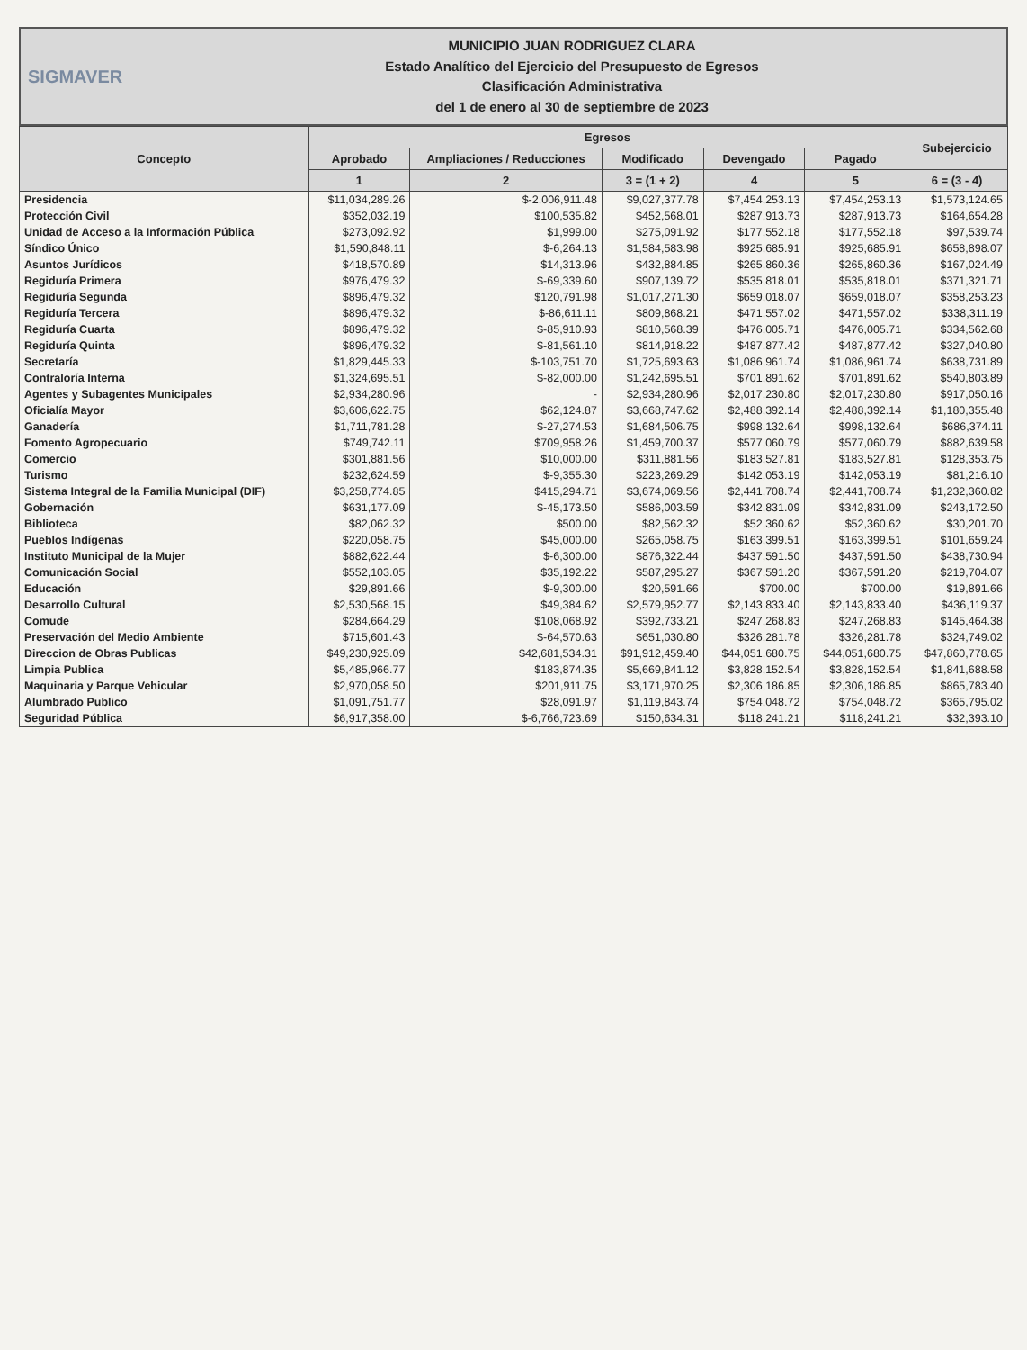SIGMAVER
MUNICIPIO JUAN RODRIGUEZ CLARA
Estado Analítico del Ejercicio del Presupuesto de Egresos
Clasificación Administrativa
del 1 de enero al 30 de septiembre de 2023
| Concepto | Egresos | | | | | Subejercicio |
| --- | --- | --- | --- | --- | --- | --- |
| | Aprobado | Ampliaciones / Reducciones | Modificado | Devengado | Pagado | |
| | 1 | 2 | 3 = (1 + 2) | 4 | 5 | 6 = (3 - 4) |
| Presidencia | $11,034,289.26 | $-2,006,911.48 | $9,027,377.78 | $7,454,253.13 | $7,454,253.13 | $1,573,124.65 |
| Protección Civil | $352,032.19 | $100,535.82 | $452,568.01 | $287,913.73 | $287,913.73 | $164,654.28 |
| Unidad de Acceso a la Información Pública | $273,092.92 | $1,999.00 | $275,091.92 | $177,552.18 | $177,552.18 | $97,539.74 |
| Síndico Único | $1,590,848.11 | $-6,264.13 | $1,584,583.98 | $925,685.91 | $925,685.91 | $658,898.07 |
| Asuntos Jurídicos | $418,570.89 | $14,313.96 | $432,884.85 | $265,860.36 | $265,860.36 | $167,024.49 |
| Regiduría Primera | $976,479.32 | $-69,339.60 | $907,139.72 | $535,818.01 | $535,818.01 | $371,321.71 |
| Regiduría Segunda | $896,479.32 | $120,791.98 | $1,017,271.30 | $659,018.07 | $659,018.07 | $358,253.23 |
| Regiduría Tercera | $896,479.32 | $-86,611.11 | $809,868.21 | $471,557.02 | $471,557.02 | $338,311.19 |
| Regiduría Cuarta | $896,479.32 | $-85,910.93 | $810,568.39 | $476,005.71 | $476,005.71 | $334,562.68 |
| Regiduría Quinta | $896,479.32 | $-81,561.10 | $814,918.22 | $487,877.42 | $487,877.42 | $327,040.80 |
| Secretaría | $1,829,445.33 | $-103,751.70 | $1,725,693.63 | $1,086,961.74 | $1,086,961.74 | $638,731.89 |
| Contraloría Interna | $1,324,695.51 | $-82,000.00 | $1,242,695.51 | $701,891.62 | $701,891.62 | $540,803.89 |
| Agentes y Subagentes Municipales | $2,934,280.96 | - | $2,934,280.96 | $2,017,230.80 | $2,017,230.80 | $917,050.16 |
| Oficialía Mayor | $3,606,622.75 | $62,124.87 | $3,668,747.62 | $2,488,392.14 | $2,488,392.14 | $1,180,355.48 |
| Ganadería | $1,711,781.28 | $-27,274.53 | $1,684,506.75 | $998,132.64 | $998,132.64 | $686,374.11 |
| Fomento Agropecuario | $749,742.11 | $709,958.26 | $1,459,700.37 | $577,060.79 | $577,060.79 | $882,639.58 |
| Comercio | $301,881.56 | $10,000.00 | $311,881.56 | $183,527.81 | $183,527.81 | $128,353.75 |
| Turismo | $232,624.59 | $-9,355.30 | $223,269.29 | $142,053.19 | $142,053.19 | $81,216.10 |
| Sistema Integral de la Familia Municipal (DIF) | $3,258,774.85 | $415,294.71 | $3,674,069.56 | $2,441,708.74 | $2,441,708.74 | $1,232,360.82 |
| Gobernación | $631,177.09 | $-45,173.50 | $586,003.59 | $342,831.09 | $342,831.09 | $243,172.50 |
| Biblioteca | $82,062.32 | $500.00 | $82,562.32 | $52,360.62 | $52,360.62 | $30,201.70 |
| Pueblos Indígenas | $220,058.75 | $45,000.00 | $265,058.75 | $163,399.51 | $163,399.51 | $101,659.24 |
| Instituto Municipal de la Mujer | $882,622.44 | $-6,300.00 | $876,322.44 | $437,591.50 | $437,591.50 | $438,730.94 |
| Comunicación Social | $552,103.05 | $35,192.22 | $587,295.27 | $367,591.20 | $367,591.20 | $219,704.07 |
| Educación | $29,891.66 | $-9,300.00 | $20,591.66 | $700.00 | $700.00 | $19,891.66 |
| Desarrollo Cultural | $2,530,568.15 | $49,384.62 | $2,579,952.77 | $2,143,833.40 | $2,143,833.40 | $436,119.37 |
| Comude | $284,664.29 | $108,068.92 | $392,733.21 | $247,268.83 | $247,268.83 | $145,464.38 |
| Preservación del Medio Ambiente | $715,601.43 | $-64,570.63 | $651,030.80 | $326,281.78 | $326,281.78 | $324,749.02 |
| Direccion de Obras Publicas | $49,230,925.09 | $42,681,534.31 | $91,912,459.40 | $44,051,680.75 | $44,051,680.75 | $47,860,778.65 |
| Limpia Publica | $5,485,966.77 | $183,874.35 | $5,669,841.12 | $3,828,152.54 | $3,828,152.54 | $1,841,688.58 |
| Maquinaria y Parque Vehicular | $2,970,058.50 | $201,911.75 | $3,171,970.25 | $2,306,186.85 | $2,306,186.85 | $865,783.40 |
| Alumbrado Publico | $1,091,751.77 | $28,091.97 | $1,119,843.74 | $754,048.72 | $754,048.72 | $365,795.02 |
| Seguridad Pública | $6,917,358.00 | $-6,766,723.69 | $150,634.31 | $118,241.21 | $118,241.21 | $32,393.10 |